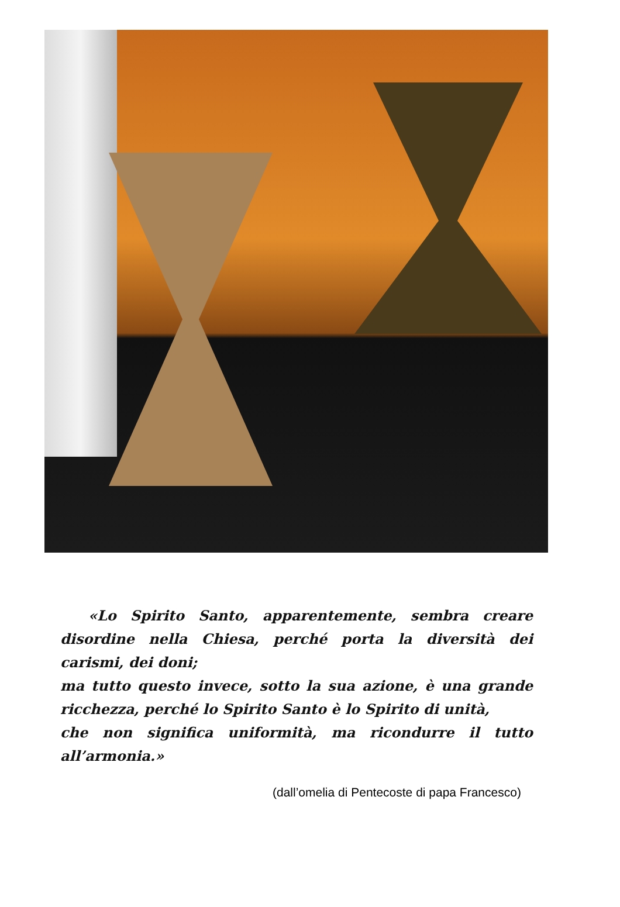«Lo Spirito Santo, apparentemente, sembra creare disordine nella Chiesa, perché porta la diversità dei carismi, dei doni;
ma tutto questo invece, sotto la sua azione, è una grande ricchezza, perché lo Spirito Santo è lo Spirito di unità,
che non significa uniformità, ma ricondurre il tutto all’armonia.»
(dall’omelia di Pentecoste di papa Francesco)